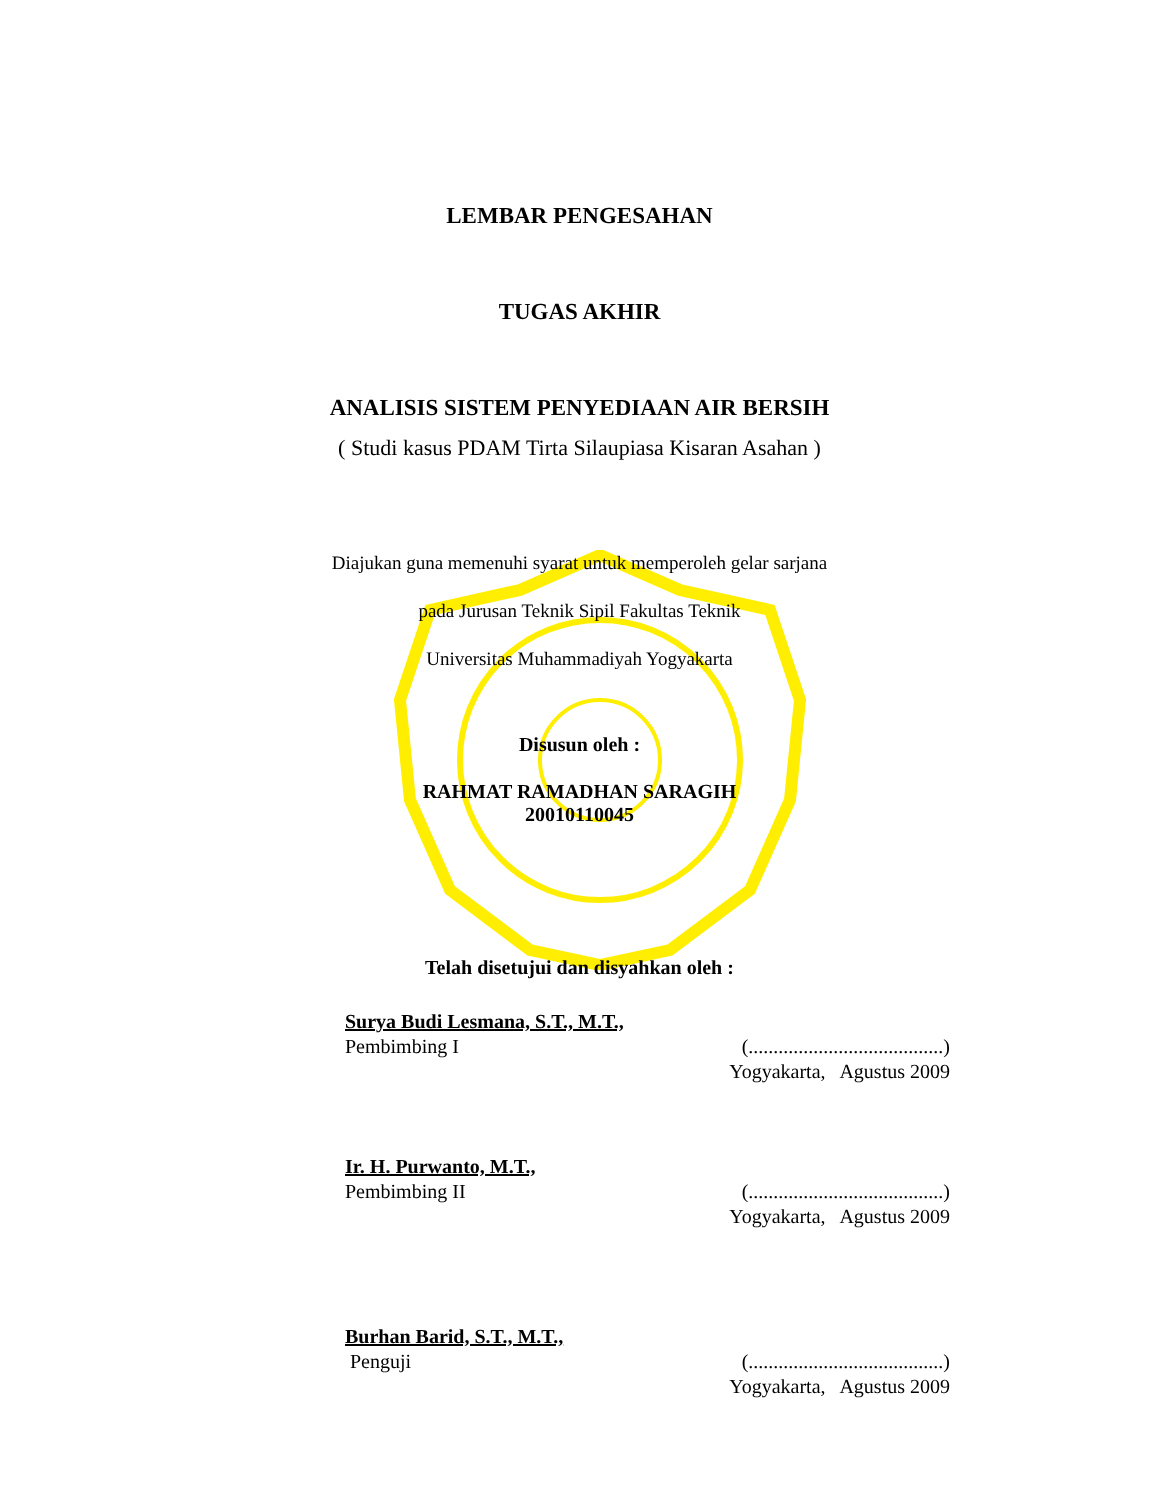LEMBAR PENGESAHAN
TUGAS AKHIR
ANALISIS SISTEM PENYEDIAAN AIR BERSIH
( Studi kasus PDAM Tirta Silaupiasa Kisaran Asahan )
Diajukan guna memenuhi syarat untuk memperoleh gelar sarjana
pada Jurusan Teknik Sipil Fakultas Teknik
Universitas Muhammadiyah Yogyakarta
Disusun oleh :
RAHMAT RAMADHAN SARAGIH
20010110045
Telah disetujui dan disyahkan oleh :
Surya Budi Lesmana, S.T., M.T.,
Pembimbing I (.......................................)
Yogyakarta, Agustus 2009
Ir. H. Purwanto, M.T.,
Pembimbing II (.......................................)
Yogyakarta, Agustus 2009
Burhan Barid, S.T., M.T.,
Penguji (.......................................)
Yogyakarta, Agustus 2009